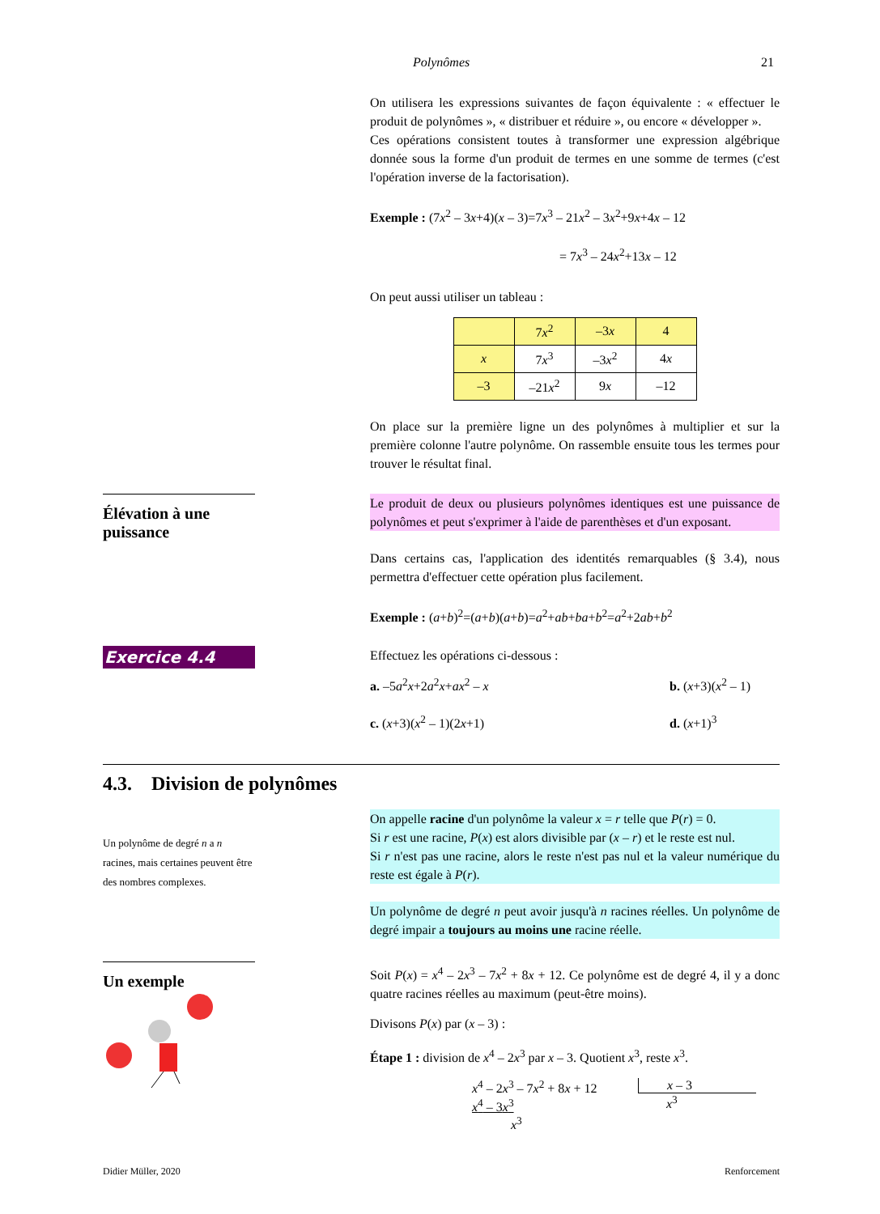Polynômes 21
On utilisera les expressions suivantes de façon équivalente : « effectuer le produit de polynômes », « distribuer et réduire », ou encore « développer ».
Ces opérations consistent toutes à transformer une expression algébrique donnée sous la forme d'un produit de termes en une somme de termes (c'est l'opération inverse de la factorisation).
Exemple : (7x<sup>2</sup> – 3x+4)(x – 3)=7x<sup>3</sup> – 21x<sup>2</sup> – 3x<sup>2</sup>+9x+4x – 12
= 7x<sup>3</sup> – 24x<sup>2</sup>+13x – 12
On peut aussi utiliser un tableau :
| | 7 x<sup>2</sup> | –3 x | 4 |
| x | 7 x<sup>3</sup> | –3 x<sup>2</sup> | 4 x |
| –3 | –21 x<sup>2</sup> | 9 x | –12 |
On place sur la première ligne un des polynômes à multiplier et sur la première colonne l'autre polynôme. On rassemble ensuite tous les termes pour trouver le résultat final.
Élévation à une puissance
Le produit de deux ou plusieurs polynômes identiques est une puissance de polynômes et peut s'exprimer à l'aide de parenthèses et d'un exposant.
Dans certains cas, l'application des identités remarquables (§ 3.4), nous permettra d'effectuer cette opération plus facilement.
Exemple : (a+b)<sup>2</sup>=(a+b)(a+b)=a<sup>2</sup>+ab+ba+b<sup>2</sup>=a<sup>2</sup>+2ab+b<sup>2</sup>
Exercice 4.4
Effectuez les opérations ci-dessous :
a. –5a<sup>2</sup>x+2a<sup>2</sup>x+ax<sup>2</sup> – x
b. (x+3)(x<sup>2</sup> – 1)
c. (x+3)(x<sup>2</sup> – 1)(2x+1)
d. (x+1)<sup>3</sup>
4.3. Division de polynômes
Un polynôme de degré n a n racines, mais certaines peuvent être des nombres complexes.
On appelle racine d'un polynôme la valeur x = r telle que P(r) = 0.
Si r est une racine, P(x) est alors divisible par (x – r) et le reste est nul.
Si r n'est pas une racine, alors le reste n'est pas nul et la valeur numérique du reste est égale à P(r).
Un polynôme de degré n peut avoir jusqu'à n racines réelles. Un polynôme de degré impair a toujours au moins une racine réelle.
Un exemple
Soit P(x) = x<sup>4</sup> – 2x<sup>3</sup> – 7x<sup>2</sup> + 8x + 12. Ce polynôme est de degré 4, il y a donc quatre racines réelles au maximum (peut-être moins).
Divisons P(x) par (x – 3) :
Étape 1 : division de x<sup>4</sup> – 2x<sup>3</sup> par x – 3. Quotient x<sup>3</sup>, reste x<sup>3</sup>.
x<sup>4</sup> – 2x<sup>3</sup> – 7x<sup>2</sup> + 8x + 12
x<sup>4</sup> – 3x<sup>3</sup>
x<sup>3</sup>
x – 3
x<sup>3</sup>
Didier Müller, 2020 Renforcement